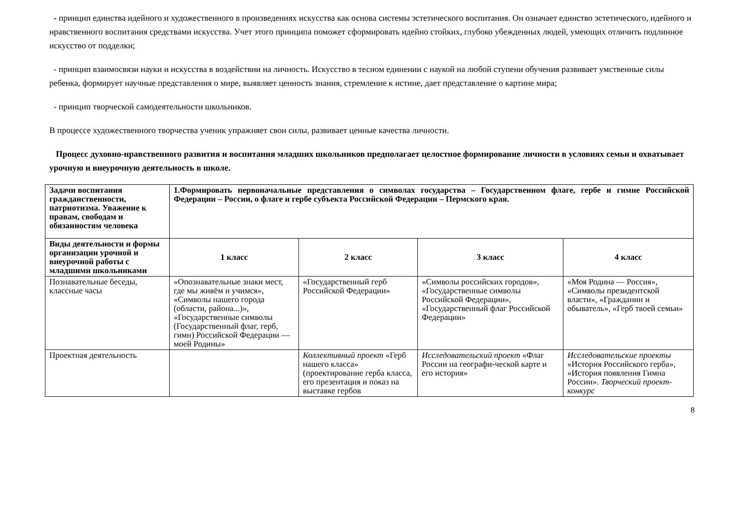- принцип единства идейного и художественного в произведениях искусства как основа системы эстетического воспитания. Он означает единство эстетического, идейного и нравственного воспитания средствами искусства. Учет этого принципа поможет сформировать идейно стойких, глубоко убежденных людей, умеющих отличить подлинное искусство от подделки;
- принцип взаимосвязи науки и искусства в воздействии на личность. Искусство в тесном единении с наукой на любой ступени обучения развивает умственные силы ребенка, формирует научные представления о мире, выявляет ценность знания, стремление к истине, дает представление о картине мира;
- принцип творческой самодеятельности школьников.
В процессе художественного творчества ученик упражняет свои силы, развивает ценные качества личности.
Процесс духовно-нравственного развития и воспитания младших школьников предполагает целостное формирование личности в условиях семьи и охватывает урочную и внеурочную деятельность в школе.
| Задачи воспитания гражданственности, патриотизма. Уважение к правам, свободам и обязанностям человека | 1.Формировать первоначальные представления о символах государства – Государственном флаге, гербе и гимне Российской Федерации – России, о флаге и гербе субъекта Российской Федерации – Пермского края. | | | |
| Виды деятельности и формы организации урочной и внеурочной работы с младшими школьниками | 1 класс | 2 класс | 3 класс | 4 класс |
| Познавательные беседы, классные часы | «Опознавательные знаки мест, где мы живём и учимся», «Символы нашего города (области, района...)», «Государственные символы (Государственный флаг, герб, гимн) Российской Федерации — моей Родины» | «Государственный герб Российской Федерации» | «Символы российских городов», «Государственные символы Российской Федерации», «Государственный флаг Российской Федерации» | «Моя Родина — Россия», «Символы президентской власти», «Гражданин и обыватель», «Герб твоей семьи» |
| Проектная деятельность | | Коллективный проект «Герб нашего класса» (проектирование герба класса, его презентация и показ на выставке гербов | Исследовательский проект «Флаг России на географи-ческой карте и его история» | Исследовательские проекты «История Российского герба», «История появления Гимна России». Творческий проект-конкурс |
8